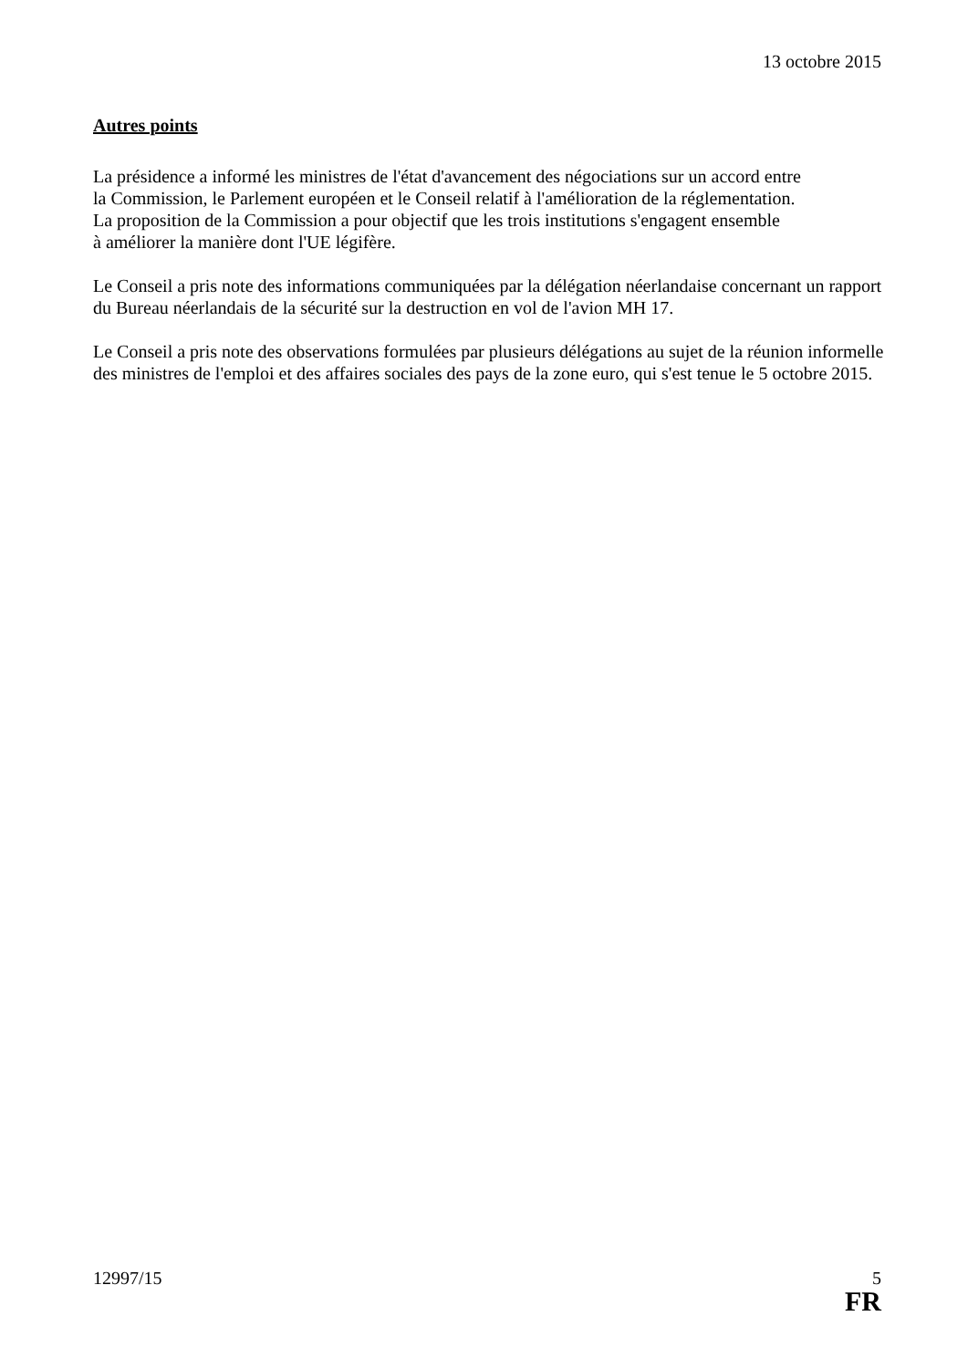13 octobre 2015
Autres points
La présidence a informé les ministres de l'état d'avancement des négociations sur un accord entre
la Commission, le Parlement européen et le Conseil relatif à l'amélioration de la réglementation.
La proposition de la Commission a pour objectif que les trois institutions s'engagent ensemble
à améliorer la manière dont l'UE légifère.
Le Conseil a pris note des informations communiquées par la délégation néerlandaise concernant un rapport du Bureau néerlandais de la sécurité sur la destruction en vol de l'avion MH 17.
Le Conseil a pris note des observations formulées par plusieurs délégations au sujet de la réunion informelle des ministres de l'emploi et des affaires sociales des pays de la zone euro, qui s'est tenue le 5 octobre 2015.
12997/15 5
FR